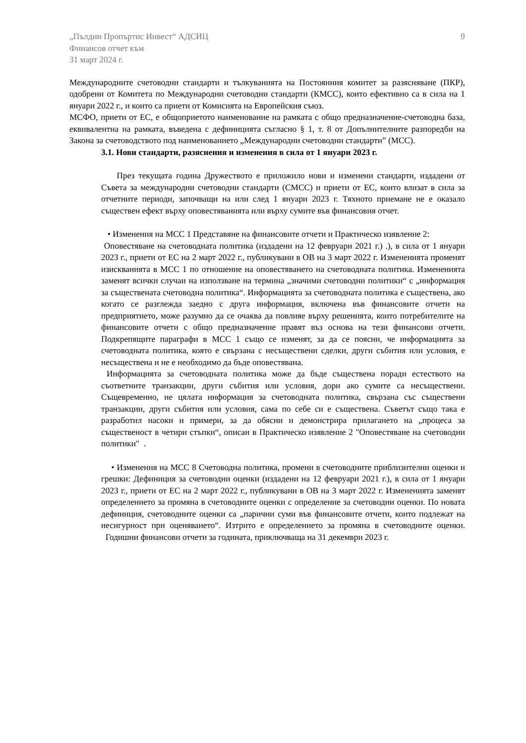„Пълдин Пропъртис Инвест“ АДСИЦ
Финансов отчет към
31 март 2024 г.
9
Международните счетоводни стандарти и тълкуванията на Постоянния комитет за разясняване (ПКР), одобрени от Комитета по Международни счетоводни стандарти (КМСС), които ефективно са в сила на 1 януари 2022 г., и които са приети от Комисията на Европейския съюз.
МСФО, приети от ЕС, е общоприетото наименование на рамката с общо предназначение-счетоводна база, еквивалентна на рамката, въведена с дефиницията съгласно § 1, т. 8 от Допълнителните разпоредби на Закона за счетоводството под наименованието „Международни счетоводни стандарти” (МСС).
3.1. Нови стандарти, разяснения и изменения в сила от 1 януари 2023 г.
През текущата година Дружеството е приложило нови и изменени стандарти, издадени от Съвета за международни счетоводни стандарти (СМСС) и приети от ЕС, които влизат в сила за отчетните периоди, започващи на или след 1 януари 2023 г. Тяхното приемане не е оказало съществен ефект върху оповестяванията или върху сумите във финансовия отчет.
• Изменения на МСС 1 Представяне на финансовите отчети и Практическо изявление 2:
Оповестяване на счетоводната политика (издадени на 12 февруари 2021 г.) .), в сила от 1 януари 2023 г., приети от ЕС на 2 март 2022 г., публикувани в ОВ на 3 март 2022 г. Измененията променят изискванията в МСС 1 по отношение на оповестяването на счетоводната политика. Измененията заменят всички случаи на използване на термина „значими счетоводни политики“ с „информация за съществената счетоводна политика“. Информацията за счетоводната политика е съществена, ако когато се разглежда заедно с друга информация, включена във финансовите отчети на предприятието, може разумно да се очаква да повлияе върху решенията, които потребителите на финансовите отчети с общо предназначение правят въз основа на тези финансови отчети. Подкрепящите параграфи в МСС 1 също се изменят, за да се поясни, че информацията за счетоводната политика, която е свързана с несъществени сделки, други събития или условия, е несъществена и не е необходимо да бъде оповестявана.
Информацията за счетоводната политика може да бъде съществена поради естеството на съответните транзакции, други събития или условия, дори ако сумите са несъществени. Същевременно, не цялата информация за счетоводната политика, свързана със съществени транзакции, други събития или условия, сама по себе си е съществена. Съветът също така е разработил насоки и примери, за да обясни и демонстрира прилагането на „процеса за същественост в четири стъпки“, описан в Практическо изявление 2 "Оповестяване на счетоводни политики" .
• Изменения на МСС 8 Счетоводна политика, промени в счетоводните приблизителни оценки и грешки: Дефиниция за счетоводни оценки (издадени на 12 февруари 2021 г.), в сила от 1 януари 2023 г., приети от ЕС на 2 март 2022 г., публикувани в ОВ на 3 март 2022 г. Измененията заменят определението за промяна в счетоводните оценки с определение за счетоводни оценки. По новата дефиниция, счетоводните оценки са „парични суми във финансовите отчети, които подлежат на несигурност при оценяването“. Изтрито е определението за промяна в счетоводните оценки. Годишни финансови отчети за годината, приключваща на 31 декември 2023 г.